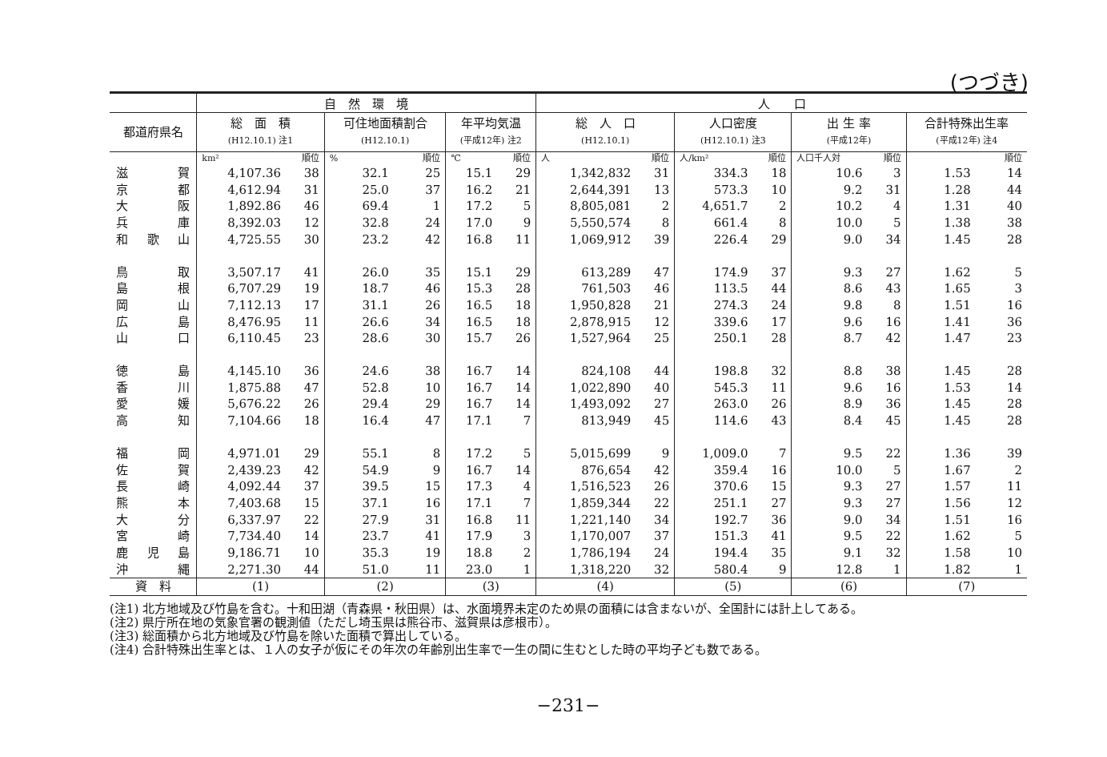(つづき)
| | 自 然 環 境 | | | | | | 人 口 | | | | | | | |
| --- | --- | --- | --- | --- | --- | --- | --- | --- | --- | --- | --- | --- | --- | --- |
| 都道府県名 | 総 面 積 (H12.10.1) 注1 | | 可住地面積割合 (H12.10.1) | | 年平均気温 (平成12年) 注2 | | 総 人 口 (H12.10.1) | | 人口密度 (H12.10.1) 注3 | | 出 生 率 (平成12年) | | 合計特殊出生率 (平成12年) 注4 | |
| | km² | 順位 | % | 順位 | ℃ | 順位 | 人 | 順位 | 人/km² | 順位 | 人口千人対 | 順位 | | 順位 |
| 滋賀 | 4,107.36 | 38 | 32.1 | 25 | 15.1 | 29 | 1,342,832 | 31 | 334.3 | 18 | 10.6 | 3 | 1.53 | 14 |
| 京都 | 4,612.94 | 31 | 25.0 | 37 | 16.2 | 21 | 2,644,391 | 13 | 573.3 | 10 | 9.2 | 31 | 1.28 | 44 |
| 大阪 | 1,892.86 | 46 | 69.4 | 1 | 17.2 | 5 | 8,805,081 | 2 | 4,651.7 | 2 | 10.2 | 4 | 1.31 | 40 |
| 兵庫 | 8,392.03 | 12 | 32.8 | 24 | 17.0 | 9 | 5,550,574 | 8 | 661.4 | 8 | 10.0 | 5 | 1.38 | 38 |
| 和歌山 | 4,725.55 | 30 | 23.2 | 42 | 16.8 | 11 | 1,069,912 | 39 | 226.4 | 29 | 9.0 | 34 | 1.45 | 28 |
| 鳥取 | 3,507.17 | 41 | 26.0 | 35 | 15.1 | 29 | 613,289 | 47 | 174.9 | 37 | 9.3 | 27 | 1.62 | 5 |
| 島根 | 6,707.29 | 19 | 18.7 | 46 | 15.3 | 28 | 761,503 | 46 | 113.5 | 44 | 8.6 | 43 | 1.65 | 3 |
| 岡山 | 7,112.13 | 17 | 31.1 | 26 | 16.5 | 18 | 1,950,828 | 21 | 274.3 | 24 | 9.8 | 8 | 1.51 | 16 |
| 広島 | 8,476.95 | 11 | 26.6 | 34 | 16.5 | 18 | 2,878,915 | 12 | 339.6 | 17 | 9.6 | 16 | 1.41 | 36 |
| 山口 | 6,110.45 | 23 | 28.6 | 30 | 15.7 | 26 | 1,527,964 | 25 | 250.1 | 28 | 8.7 | 42 | 1.47 | 23 |
| 徳島 | 4,145.10 | 36 | 24.6 | 38 | 16.7 | 14 | 824,108 | 44 | 198.8 | 32 | 8.8 | 38 | 1.45 | 28 |
| 香川 | 1,875.88 | 47 | 52.8 | 10 | 16.7 | 14 | 1,022,890 | 40 | 545.3 | 11 | 9.6 | 16 | 1.53 | 14 |
| 愛媛 | 5,676.22 | 26 | 29.4 | 29 | 16.7 | 14 | 1,493,092 | 27 | 263.0 | 26 | 8.9 | 36 | 1.45 | 28 |
| 高知 | 7,104.66 | 18 | 16.4 | 47 | 17.1 | 7 | 813,949 | 45 | 114.6 | 43 | 8.4 | 45 | 1.45 | 28 |
| 福岡 | 4,971.01 | 29 | 55.1 | 8 | 17.2 | 5 | 5,015,699 | 9 | 1,009.0 | 7 | 9.5 | 22 | 1.36 | 39 |
| 佐賀 | 2,439.23 | 42 | 54.9 | 9 | 16.7 | 14 | 876,654 | 42 | 359.4 | 16 | 10.0 | 5 | 1.67 | 2 |
| 長崎 | 4,092.44 | 37 | 39.5 | 15 | 17.3 | 4 | 1,516,523 | 26 | 370.6 | 15 | 9.3 | 27 | 1.57 | 11 |
| 熊本 | 7,403.68 | 15 | 37.1 | 16 | 17.1 | 7 | 1,859,344 | 22 | 251.1 | 27 | 9.3 | 27 | 1.56 | 12 |
| 大分 | 6,337.97 | 22 | 27.9 | 31 | 16.8 | 11 | 1,221,140 | 34 | 192.7 | 36 | 9.0 | 34 | 1.51 | 16 |
| 宮崎 | 7,734.40 | 14 | 23.7 | 41 | 17.9 | 3 | 1,170,007 | 37 | 151.3 | 41 | 9.5 | 22 | 1.62 | 5 |
| 鹿児島 | 9,186.71 | 10 | 35.3 | 19 | 18.8 | 2 | 1,786,194 | 24 | 194.4 | 35 | 9.1 | 32 | 1.58 | 10 |
| 沖縄 | 2,271.30 | 44 | 51.0 | 11 | 23.0 | 1 | 1,318,220 | 32 | 580.4 | 9 | 12.8 | 1 | 1.82 | 1 |
| 資 料 | (1) | | (2) | | (3) | | (4) | | (5) | | (6) | | (7) | |
(注1) 北方地域及び竹島を含む。十和田湖（青森県・秋田県）は、水面境界未定のため県の面積には含まないが、全国計には計上してある。
(注2) 県庁所在地の気象官署の観測値（ただし埼玉県は熊谷市、滋賀県は彦根市）。
(注3) 総面積から北方地域及び竹島を除いた面積で算出している。
(注4) 合計特殊出生率とは、１人の女子が仮にその年次の年齢別出生率で一生の間に生むとした時の平均子ども数である。
−231−